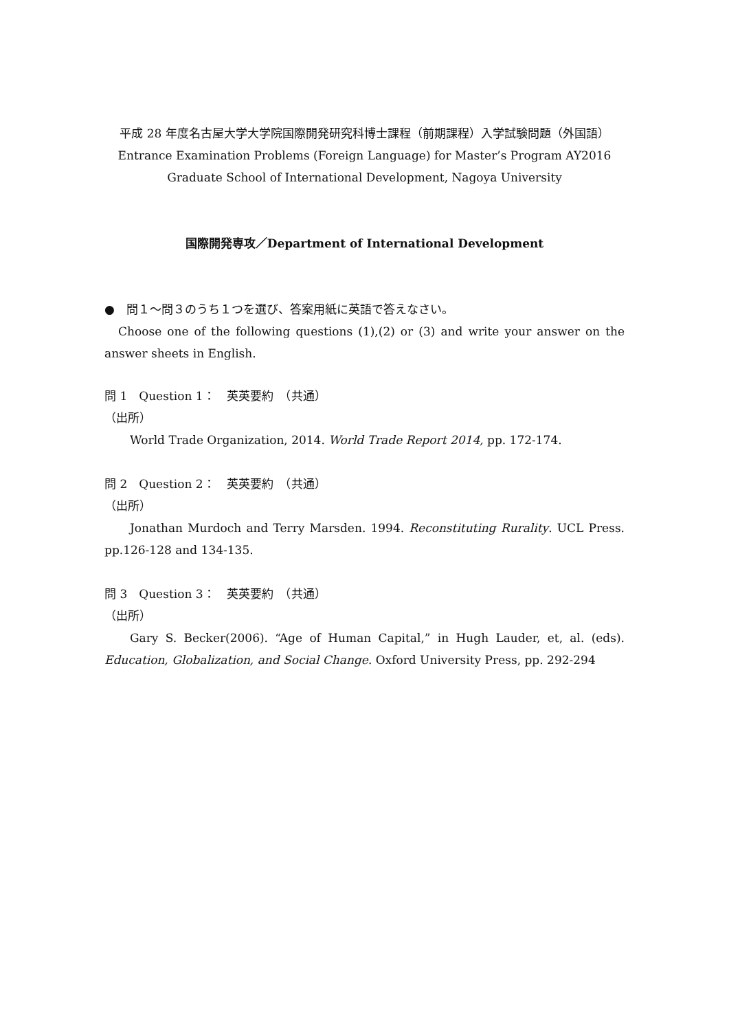平成 28 年度名古屋大学大学院国際開発研究科博士課程（前期課程）入学試験問題（外国語）
Entrance Examination Problems (Foreign Language) for Master’s Program AY2016
Graduate School of International Development, Nagoya University
国際開発専攻／Department of International Development
●　問１～問３のうち１つを選び、答案用紙に英語で答えなさい。
Choose one of the following questions (1),(2) or (3) and write your answer on the answer sheets in English.
問 1　Question 1：　英英要約　（共通）
（出所）
World Trade Organization, 2014. World Trade Report 2014, pp. 172-174.
問 2　Question 2：　英英要約　（共通）
（出所）
Jonathan Murdoch and Terry Marsden. 1994. Reconstituting Rurality. UCL Press. pp.126-128 and 134-135.
問 3　Question 3：　英英要約　（共通）
（出所）
Gary S. Becker(2006). “Age of Human Capital,” in Hugh Lauder, et, al. (eds). Education, Globalization, and Social Change. Oxford University Press, pp. 292-294